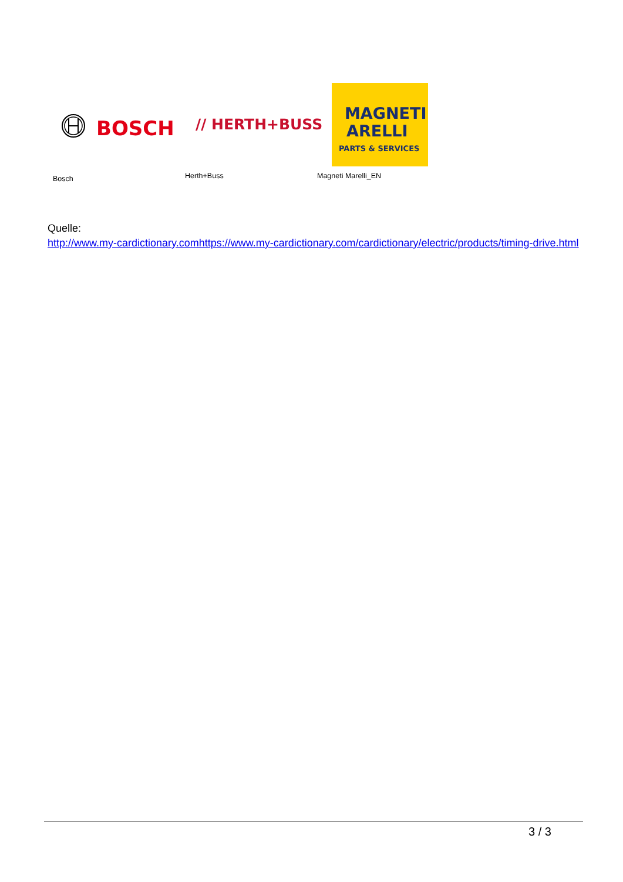BOSCH
// HERTH+BUSS
MAGNETI
ARELLI
PARTS & SERVICES
Bosch Herth+Buss Magneti Marelli_EN
Quelle:
http://www.my-cardictionary.comhttps://www.my-cardictionary.com/cardictionary/electric/products/timing-drive.html
3 / 3